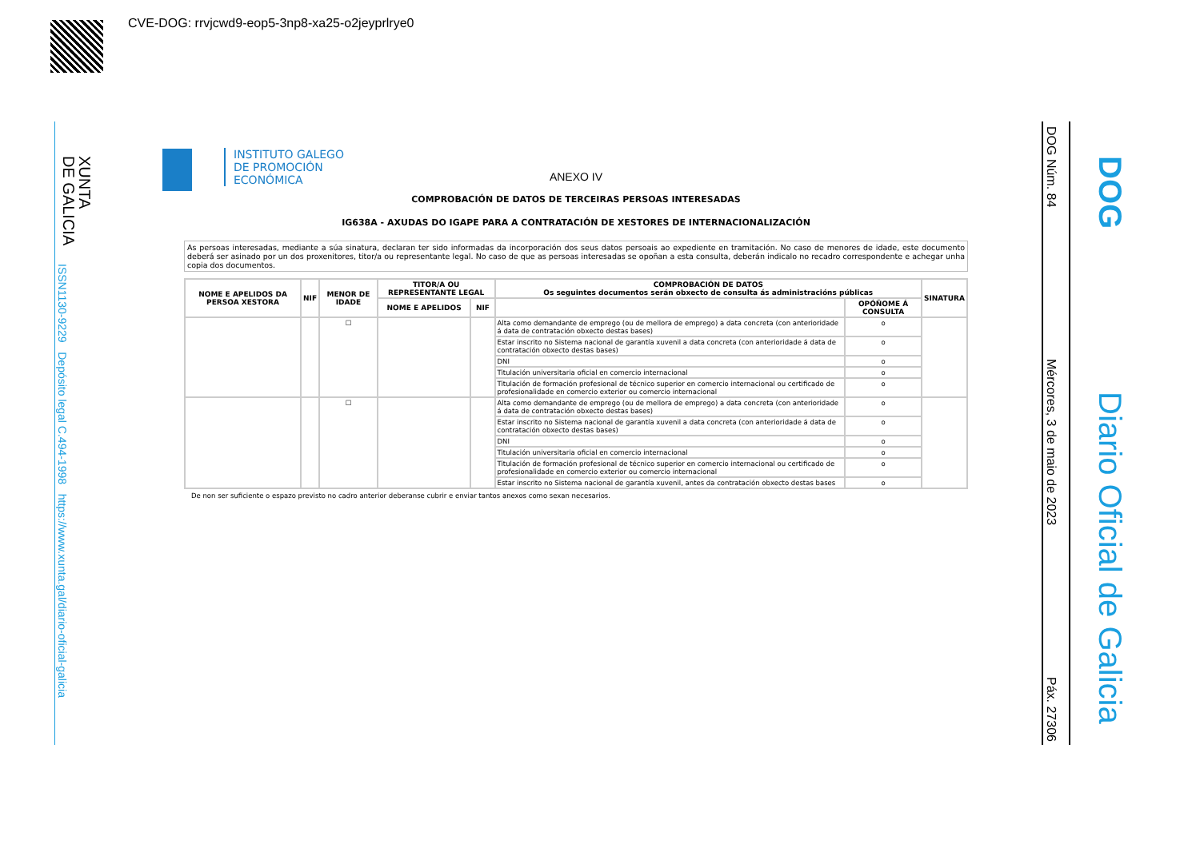CVE-DOG: rrvjcwd9-eop5-3np8-xa25-o2jeyprlrye0
XUNTA
DE GALICIA
ISSN1130-9229 Depósito legal C.494-1998 https://www.xunta.gal/diario-oficial-galicia
DOG Núm. 84 Mércores, 3 de maio de 2023 Páx. 27306
DOG
Diario Oficial de Galicia
INSTITUTO GALEGO
DE PROMOCIÓN
ECONÓMICA
ANEXO IV
COMPROBACIÓN DE DATOS DE TERCEIRAS PERSOAS INTERESADAS
IG638A - AXUDAS DO IGAPE PARA A CONTRATACIÓN DE XESTORES DE INTERNACIONALIZACIÓN
As persoas interesadas, mediante a súa sinatura, declaran ter sido informadas da incorporación dos seus datos persoais ao expediente en tramitación. No caso de menores de idade, este documento deberá ser asinado por un dos proxenitores, titor/a ou representante legal. No caso de que as persoas interesadas se opoñan a esta consulta, deberán indicalo no recadro correspondente e achegar unha copia dos documentos.
| NOME E APELIDOS DA PERSOA XESTORA | NIF | MENOR DE IDADE | TITOR/A OU REPRESENTANTE LEGAL | | COMPROBACIÓN DE DATOS Os seguintes documentos serán obxecto de consulta ás administracións públicas | | SINATURA |
| --- | --- | --- | --- | --- | --- | --- | --- |
| | | | NOME E APELIDOS | NIF | | OPÓÑOME Á CONSULTA | |
| | | ☐ | | | Alta como demandante de emprego (ou de mellora de emprego) a data concreta (con anterioridade á data de contratación obxecto destas bases) | o | |
| | | | | | Estar inscrito no Sistema nacional de garantía xuvenil a data concreta (con anterioridade á data de contratación obxecto destas bases) | o | |
| | | | | | DNI | o | |
| | | | | | Titulación universitaria oficial en comercio internacional | o | |
| | | | | | Titulación de formación profesional de técnico superior en comercio internacional ou certificado de profesionalidade en comercio exterior ou comercio internacional | o | |
| | | ☐ | | | Alta como demandante de emprego (ou de mellora de emprego) a data concreta (con anterioridade á data de contratación obxecto destas bases) | o | |
| | | | | | Estar inscrito no Sistema nacional de garantía xuvenil a data concreta (con anterioridade á data de contratación obxecto destas bases) | o | |
| | | | | | DNI | o | |
| | | | | | Titulación universitaria oficial en comercio internacional | o | |
| | | | | | Titulación de formación profesional de técnico superior en comercio internacional ou certificado de profesionalidade en comercio exterior ou comercio internacional | o | |
| | | | | | Estar inscrito no Sistema nacional de garantía xuvenil, antes da contratación obxecto destas bases | o | |
De non ser suficiente o espazo previsto no cadro anterior deberanse cubrir e enviar tantos anexos como sexan necesarios.